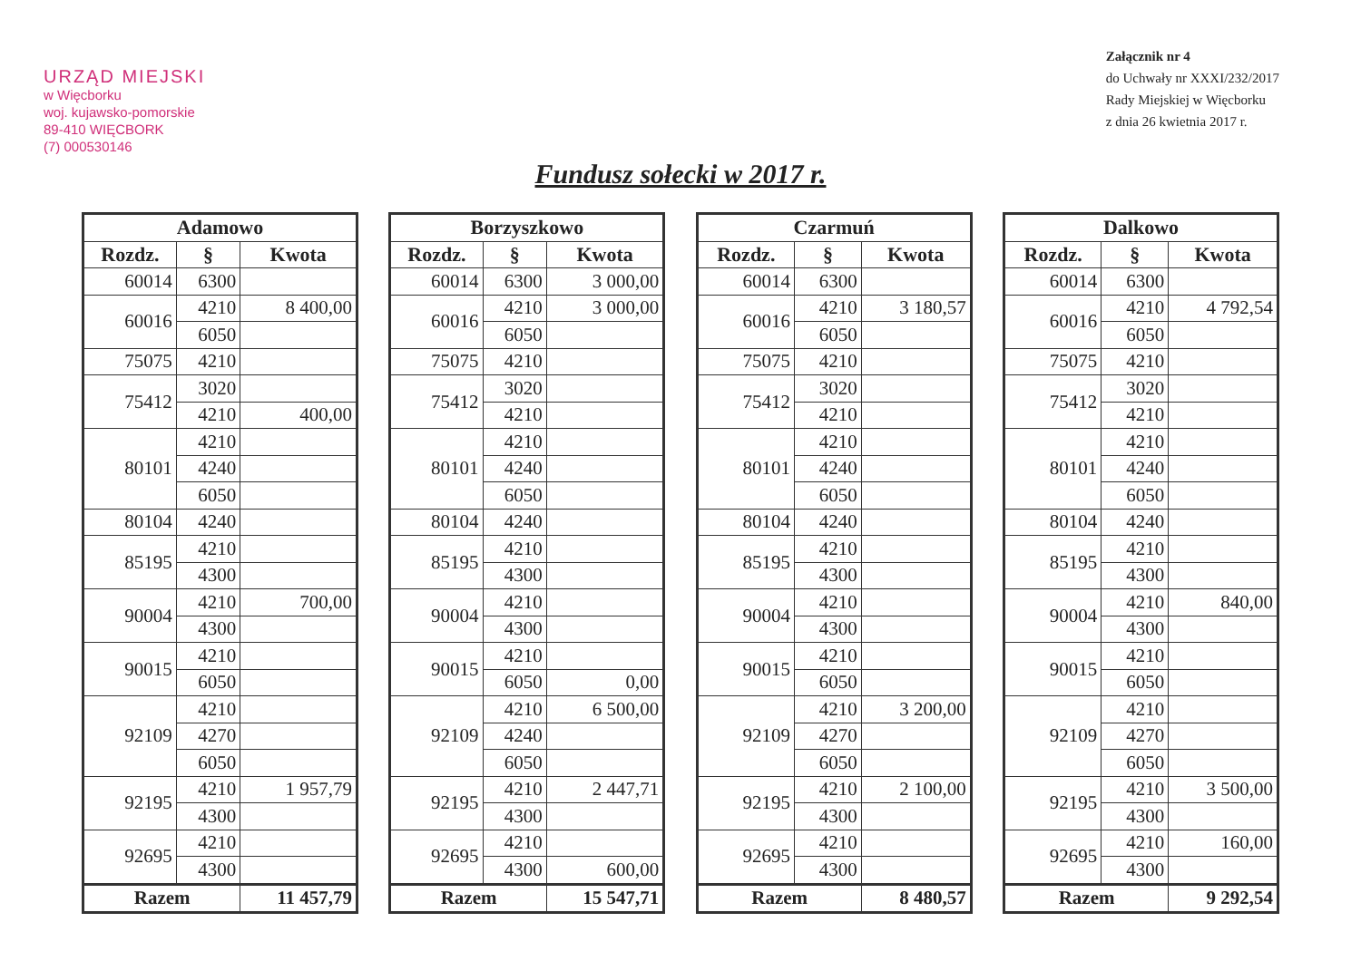URZĄD MIEJSKI
w Więcborku
woj. kujawsko-pomorskie
89-410 WIĘCBORK
(7) 000530146
Załącznik nr 4
do Uchwały nr XXXI/232/2017
Rady Miejskiej w Więcborku
z dnia 26 kwietnia 2017 r.
Fundusz sołecki w 2017 r.
| Adamowo | | |
| --- | --- | --- |
| Rozdz. | § | Kwota |
| 60014 | 6300 | |
| 60016 | 4210 | 8 400,00 |
| | 6050 | |
| 75075 | 4210 | |
| 75412 | 3020 | |
| | 4210 | 400,00 |
| 80101 | 4210 | |
| | 4240 | |
| | 6050 | |
| 80104 | 4240 | |
| 85195 | 4210 | |
| | 4300 | |
| 90004 | 4210 | 700,00 |
| | 4300 | |
| 90015 | 4210 | |
| | 6050 | |
| 92109 | 4210 | |
| | 4270 | |
| | 6050 | |
| 92195 | 4210 | 1 957,79 |
| | 4300 | |
| 92695 | 4210 | |
| | 4300 | |
| Razem | | 11 457,79 |
| Borzyszkowo | | |
| --- | --- | --- |
| Rozdz. | § | Kwota |
| 60014 | 6300 | 3 000,00 |
| 60016 | 4210 | 3 000,00 |
| | 6050 | |
| 75075 | 4210 | |
| 75412 | 3020 | |
| | 4210 | |
| 80101 | 4210 | |
| | 4240 | |
| | 6050 | |
| 80104 | 4240 | |
| 85195 | 4210 | |
| | 4300 | |
| 90004 | 4210 | |
| | 4300 | |
| 90015 | 4210 | |
| | 6050 | 0,00 |
| 92109 | 4210 | 6 500,00 |
| | 4240 | |
| | 6050 | |
| 92195 | 4210 | 2 447,71 |
| | 4300 | |
| 92695 | 4210 | |
| | 4300 | 600,00 |
| Razem | | 15 547,71 |
| Czarmuń | | |
| --- | --- | --- |
| Rozdz. | § | Kwota |
| 60014 | 6300 | |
| 60016 | 4210 | 3 180,57 |
| | 6050 | |
| 75075 | 4210 | |
| 75412 | 3020 | |
| | 4210 | |
| 80101 | 4210 | |
| | 4240 | |
| | 6050 | |
| 80104 | 4240 | |
| 85195 | 4210 | |
| | 4300 | |
| 90004 | 4210 | |
| | 4300 | |
| 90015 | 4210 | |
| | 6050 | |
| 92109 | 4210 | 3 200,00 |
| | 4270 | |
| | 6050 | |
| 92195 | 4210 | 2 100,00 |
| | 4300 | |
| 92695 | 4210 | |
| | 4300 | |
| Razem | | 8 480,57 |
| Dalkowo | | |
| --- | --- | --- |
| Rozdz. | § | Kwota |
| 60014 | 6300 | |
| 60016 | 4210 | 4 792,54 |
| | 6050 | |
| 75075 | 4210 | |
| 75412 | 3020 | |
| | 4210 | |
| 80101 | 4210 | |
| | 4240 | |
| | 6050 | |
| 80104 | 4240 | |
| 85195 | 4210 | |
| | 4300 | |
| 90004 | 4210 | 840,00 |
| | 4300 | |
| 90015 | 4210 | |
| | 6050 | |
| 92109 | 4210 | |
| | 4270 | |
| | 6050 | |
| 92195 | 4210 | 3 500,00 |
| | 4300 | |
| 92695 | 4210 | 160,00 |
| | 4300 | |
| Razem | | 9 292,54 |